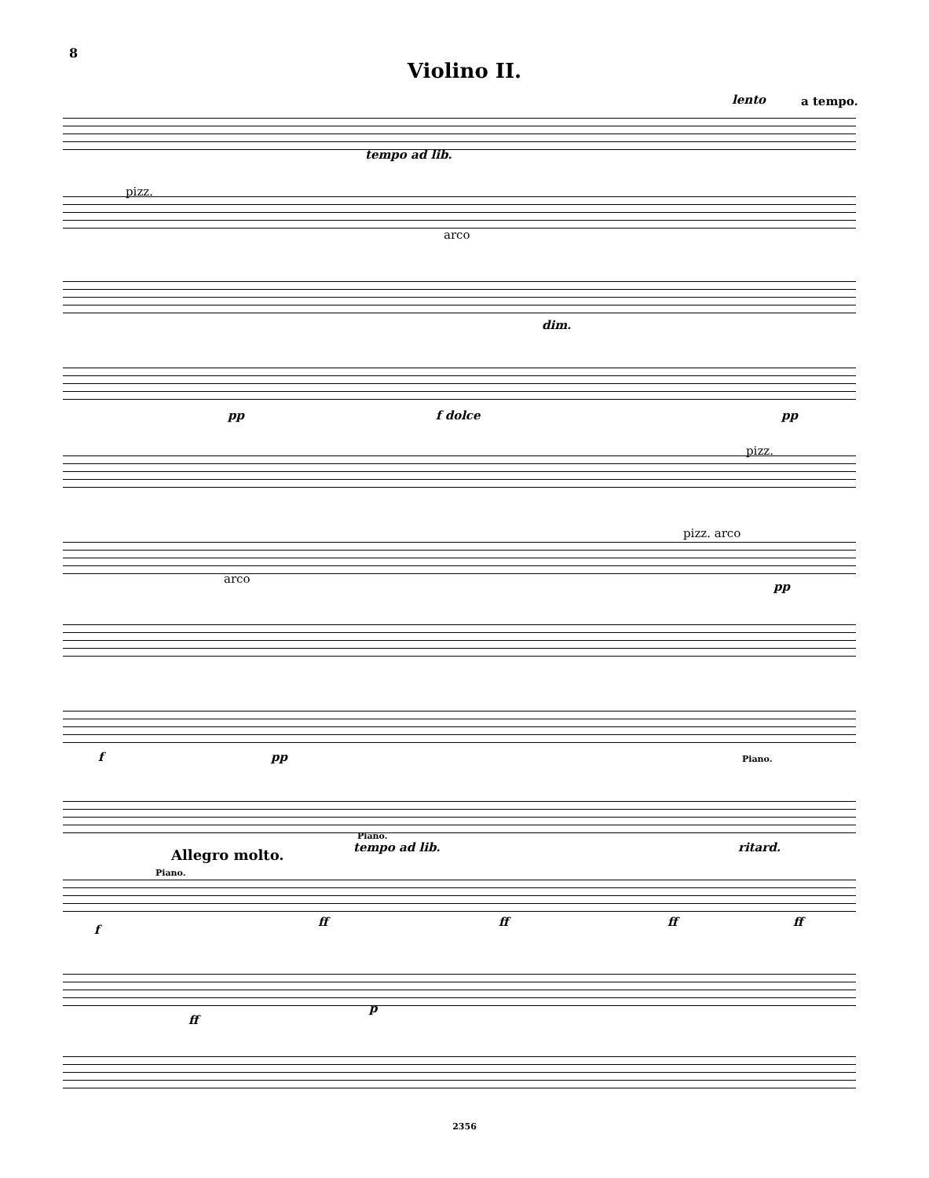8
Violino II.
tempo ad lib.
lento a tempo.
pizz.
arco
dim.
pp f dolce pp
pizz.
arco
pizz. arco
pp
f pp Piano.
Piano.
tempo ad lib. ritard.
Allegro molto.
Piano.
f
ff ff ff ff
ff
p
2356